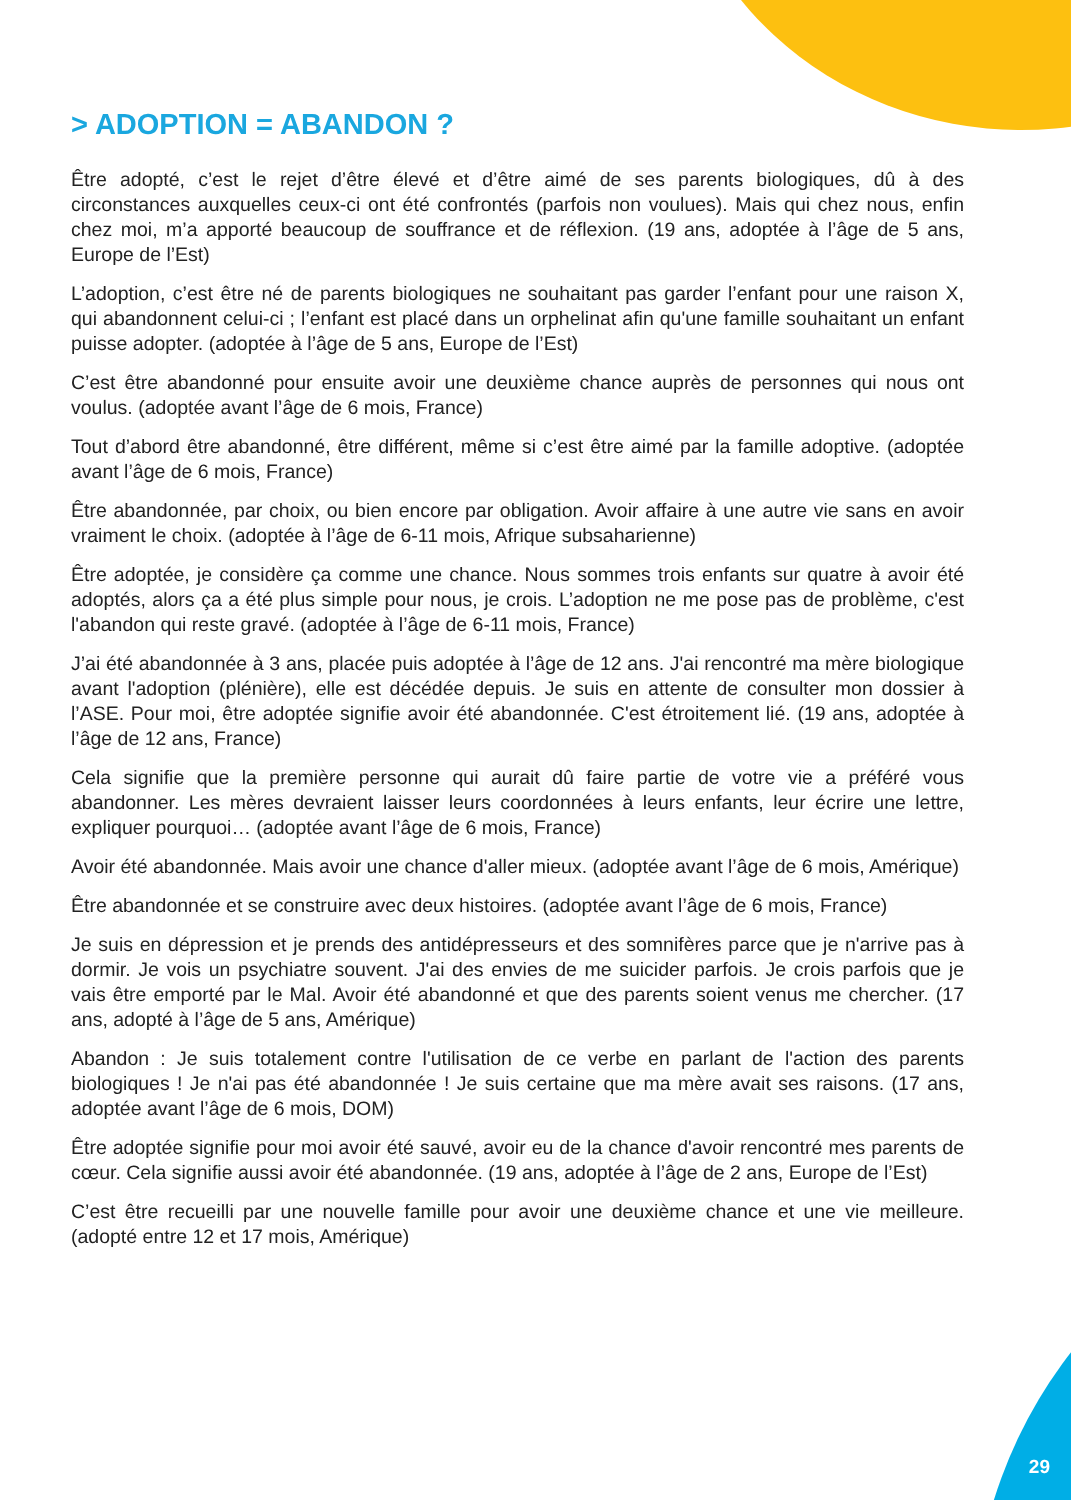> ADOPTION = ABANDON ?
Être adopté, c’est le rejet d’être élevé et d’être aimé de ses parents biologiques, dû à des circonstances auxquelles ceux-ci ont été confrontés (parfois non voulues). Mais qui chez nous, enfin chez moi, m’a apporté beaucoup de souffrance et de réflexion. (19 ans, adoptée à l’âge de 5 ans, Europe de l’Est)
L’adoption, c’est être né de parents biologiques ne souhaitant pas garder l’enfant pour une raison X, qui abandonnent celui-ci ; l’enfant est placé dans un orphelinat afin qu'une famille souhaitant un enfant puisse adopter. (adoptée à l’âge de 5 ans, Europe de l’Est)
C’est être abandonné pour ensuite avoir une deuxième chance auprès de personnes qui nous ont voulus. (adoptée avant l’âge de 6 mois, France)
Tout d’abord être abandonné, être différent, même si c’est être aimé par la famille adoptive. (adoptée avant l’âge de 6 mois, France)
Être abandonnée, par choix, ou bien encore par obligation. Avoir affaire à une autre vie sans en avoir vraiment le choix. (adoptée à l’âge de 6-11 mois, Afrique subsaharienne)
Être adoptée, je considère ça comme une chance. Nous sommes trois enfants sur quatre à avoir été adoptés, alors ça a été plus simple pour nous, je crois. L’adoption ne me pose pas de problème, c'est l'abandon qui reste gravé. (adoptée à l’âge de 6-11 mois, France)
J’ai été abandonnée à 3 ans, placée puis adoptée à l’âge de 12 ans. J'ai rencontré ma mère biologique avant l'adoption (plénière), elle est décédée depuis. Je suis en attente de consulter mon dossier à l’ASE. Pour moi, être adoptée signifie avoir été abandonnée. C'est étroitement lié. (19 ans, adoptée à l’âge de 12 ans, France)
Cela signifie que la première personne qui aurait dû faire partie de votre vie a préféré vous abandonner. Les mères devraient laisser leurs coordonnées à leurs enfants, leur écrire une lettre, expliquer pourquoi… (adoptée avant l’âge de 6 mois, France)
Avoir été abandonnée. Mais avoir une chance d'aller mieux. (adoptée avant l’âge de 6 mois, Amérique)
Être abandonnée et se construire avec deux histoires. (adoptée avant l’âge de 6 mois, France)
Je suis en dépression et je prends des antidépresseurs et des somnifères parce que je n'arrive pas à dormir. Je vois un psychiatre souvent. J'ai des envies de me suicider parfois. Je crois parfois que je vais être emporté par le Mal. Avoir été abandonné et que des parents soient venus me chercher. (17 ans, adopté à l’âge de 5 ans, Amérique)
Abandon : Je suis totalement contre l'utilisation de ce verbe en parlant de l'action des parents biologiques ! Je n'ai pas été abandonnée ! Je suis certaine que ma mère avait ses raisons. (17 ans, adoptée avant l’âge de 6 mois, DOM)
Être adoptée signifie pour moi avoir été sauvé, avoir eu de la chance d'avoir rencontré mes parents de cœur. Cela signifie aussi avoir été abandonnée. (19 ans, adoptée à l’âge de 2 ans, Europe de l’Est)
C’est être recueilli par une nouvelle famille pour avoir une deuxième chance et une vie meilleure. (adopté entre 12 et 17 mois, Amérique)
29